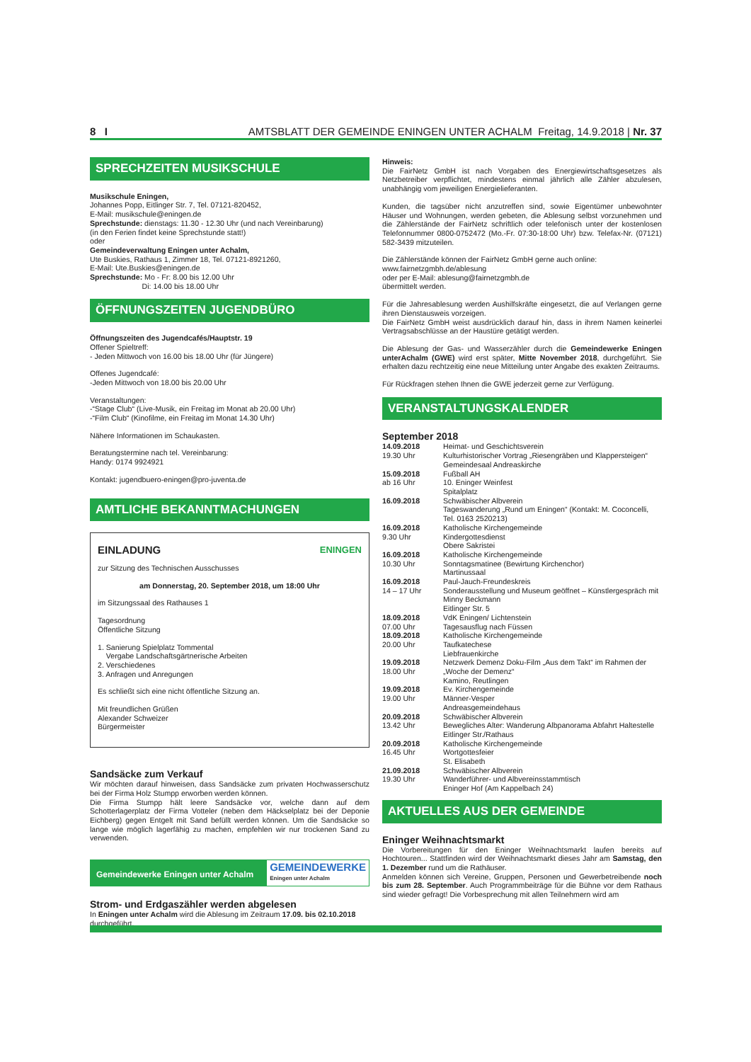8 I AMTSBLATT DER GEMEINDE ENINGEN UNTER ACHALM Freitag, 14.9.2018 | Nr. 37
SPRECHZEITEN MUSIKSCHULE
Musikschule Eningen,
Johannes Popp, Eitlinger Str. 7, Tel. 07121-820452,
E-Mail: musikschule@eningen.de
Sprechstunde: dienstags: 11.30 - 12.30 Uhr (und nach Vereinbarung)
(in den Ferien findet keine Sprechstunde statt!)
oder
Gemeindeverwaltung Eningen unter Achalm,
Ute Buskies, Rathaus 1, Zimmer 18, Tel. 07121-8921260,
E-Mail: Ute.Buskies@eningen.de
Sprechstunde: Mo - Fr: 8.00 bis 12.00 Uhr
Di: 14.00 bis 18.00 Uhr
ÖFFNUNGSZEITEN JUGENDBÜRO
Öffnungszeiten des Jugendcafés/Hauptstr. 19
Offener Spieltreff:
- Jeden Mittwoch von 16.00 bis 18.00 Uhr (für Jüngere)
Offenes Jugendcafé:
-Jeden Mittwoch von 18.00 bis 20.00 Uhr
Veranstaltungen:
-“Stage Club“ (Live-Musik, ein Freitag im Monat ab 20.00 Uhr)
-“Film Club“ (Kinofilme, ein Freitag im Monat 14.30 Uhr)
Nähere Informationen im Schaukasten.
Beratungstermine nach tel. Vereinbarung:
Handy: 0174 9924921
Kontakt: jugendbuero-eningen@pro-juventa.de
AMTLICHE BEKANNTMACHUNGEN
EINLADUNG ENINGEN
zur Sitzung des Technischen Ausschusses
am Donnerstag, 20. September 2018, um 18:00 Uhr
im Sitzungssaal des Rathauses 1
Tagesordnung
Öffentliche Sitzung
1. Sanierung Spielplatz Tommental
Vergabe Landschaftsgärtnerische Arbeiten
2. Verschiedenes
3. Anfragen und Anregungen
Es schließt sich eine nicht öffentliche Sitzung an.
Mit freundlichen Grüßen
Alexander Schweizer
Bürgermeister
Sandsäcke zum Verkauf
Wir möchten darauf hinweisen, dass Sandsäcke zum privaten Hochwasserschutz bei der Firma Holz Stumpp erworben werden können.
Die Firma Stumpp hält leere Sandsäcke vor, welche dann auf dem Schotterlagerplatz der Firma Votteler (neben dem Häckselplatz bei der Deponie Eichberg) gegen Entgelt mit Sand befüllt werden können. Um die Sandsäcke so lange wie möglich lagerfähig zu machen, empfehlen wir nur trockenen Sand zu verwenden.
Gemeindewerke Eningen unter Achalm
GEMEINDEWERKE
Eningen unter Achalm
Strom- und Erdgaszähler werden abgelesen
In Eningen unter Achalm wird die Ablesung im Zeitraum 17.09. bis 02.10.2018 durchgeführt.
Hinweis:
Die FairNetz GmbH ist nach Vorgaben des Energiewirtschaftsgesetzes als Netzbetreiber verpflichtet, mindestens einmal jährlich alle Zähler abzulesen, unabhängig vom jeweiligen Energielieferanten.
Kunden, die tagsüber nicht anzutreffen sind, sowie Eigentümer unbewohnter Häuser und Wohnungen, werden gebeten, die Ablesung selbst vorzunehmen und die Zählerstände der FairNetz schriftlich oder telefonisch unter der kostenlosen Telefonnummer 0800-0752472 (Mo.-Fr. 07:30-18:00 Uhr) bzw. Telefax-Nr. (07121) 582-3439 mitzuteilen.
Die Zählerstände können der FairNetz GmbH gerne auch online:
www.fairnetzgmbh.de/ablesung
oder per E-Mail: ablesung@fairnetzgmbh.de
übermittelt werden.
Für die Jahresablesung werden Aushilfskräfte eingesetzt, die auf Verlangen gerne ihren Dienstausweis vorzeigen.
Die FairNetz GmbH weist ausdrücklich darauf hin, dass in ihrem Namen keinerlei Vertragsabschlüsse an der Haustüre getätigt werden.
Die Ablesung der Gas- und Wasserzähler durch die Gemeindewerke Eningen unterAchalm (GWE) wird erst später, Mitte November 2018, durchgeführt. Sie erhalten dazu rechtzeitig eine neue Mitteilung unter Angabe des exakten Zeitraums.
Für Rückfragen stehen Ihnen die GWE jederzeit gerne zur Verfügung.
VERANSTALTUNGSKALENDER
September 2018
| 14.09.2018 19.30 Uhr | Heimat- und Geschichtsverein Kulturhistorischer Vortrag „Riesengräben und Klappersteigen“ Gemeindesaal Andreaskirche |
| 15.09.2018 ab 16 Uhr | Fußball AH 10. Eninger Weinfest Spitalplatz |
| 16.09.2018 | Schwäbischer Albverein Tageswanderung „Rund um Eningen“ (Kontakt: M. Coconcelli, Tel. 0163 2520213) |
| 16.09.2018 9.30 Uhr | Katholische Kirchengemeinde Kindergottesdienst Obere Sakristei |
| 16.09.2018 10.30 Uhr | Katholische Kirchengemeinde Sonntagsmatinee (Bewirtung Kirchenchor) Martinussaal |
| 16.09.2018 14 – 17 Uhr | Paul-Jauch-Freundeskreis Sonderausstellung und Museum geöffnet – Künstlergespräch mit Minny Beckmann Eitlinger Str. 5 |
| 18.09.2018 07.00 Uhr | VdK Eningen/ Lichtenstein Tagesausflug nach Füssen |
| 18.09.2018 20.00 Uhr | Katholische Kirchengemeinde Taufkatechese Liebfrauenkirche |
| 19.09.2018 18.00 Uhr | Netzwerk Demenz Doku-Film „Aus dem Takt“ im Rahmen der „Woche der Demenz“ Kamino, Reutlingen |
| 19.09.2018 19.00 Uhr | Ev. Kirchengemeinde Männer-Vesper Andreasgemeindehaus |
| 20.09.2018 13.42 Uhr | Schwäbischer Albverein Bewegliches Alter: Wanderung Albpanorama Abfahrt Haltestelle Eitlinger Str./Rathaus |
| 20.09.2018 16.45 Uhr | Katholische Kirchengemeinde Wortgottesfeier St. Elisabeth |
| 21.09.2018 19.30 Uhr | Schwäbischer Albverein Wanderführer- und Albvereinsstammtisch Eninger Hof (Am Kappelbach 24) |
AKTUELLES AUS DER GEMEINDE
Eninger Weihnachtsmarkt
Die Vorbereitungen für den Eninger Weihnachtsmarkt laufen bereits auf Hochtouren... Stattfinden wird der Weihnachtsmarkt dieses Jahr am Samstag, den 1. Dezember rund um die Rathäuser.
Anmelden können sich Vereine, Gruppen, Personen und Gewerbetreibende noch bis zum 28. September. Auch Programmbeiträge für die Bühne vor dem Rathaus sind wieder gefragt! Die Vorbesprechung mit allen Teilnehmern wird am